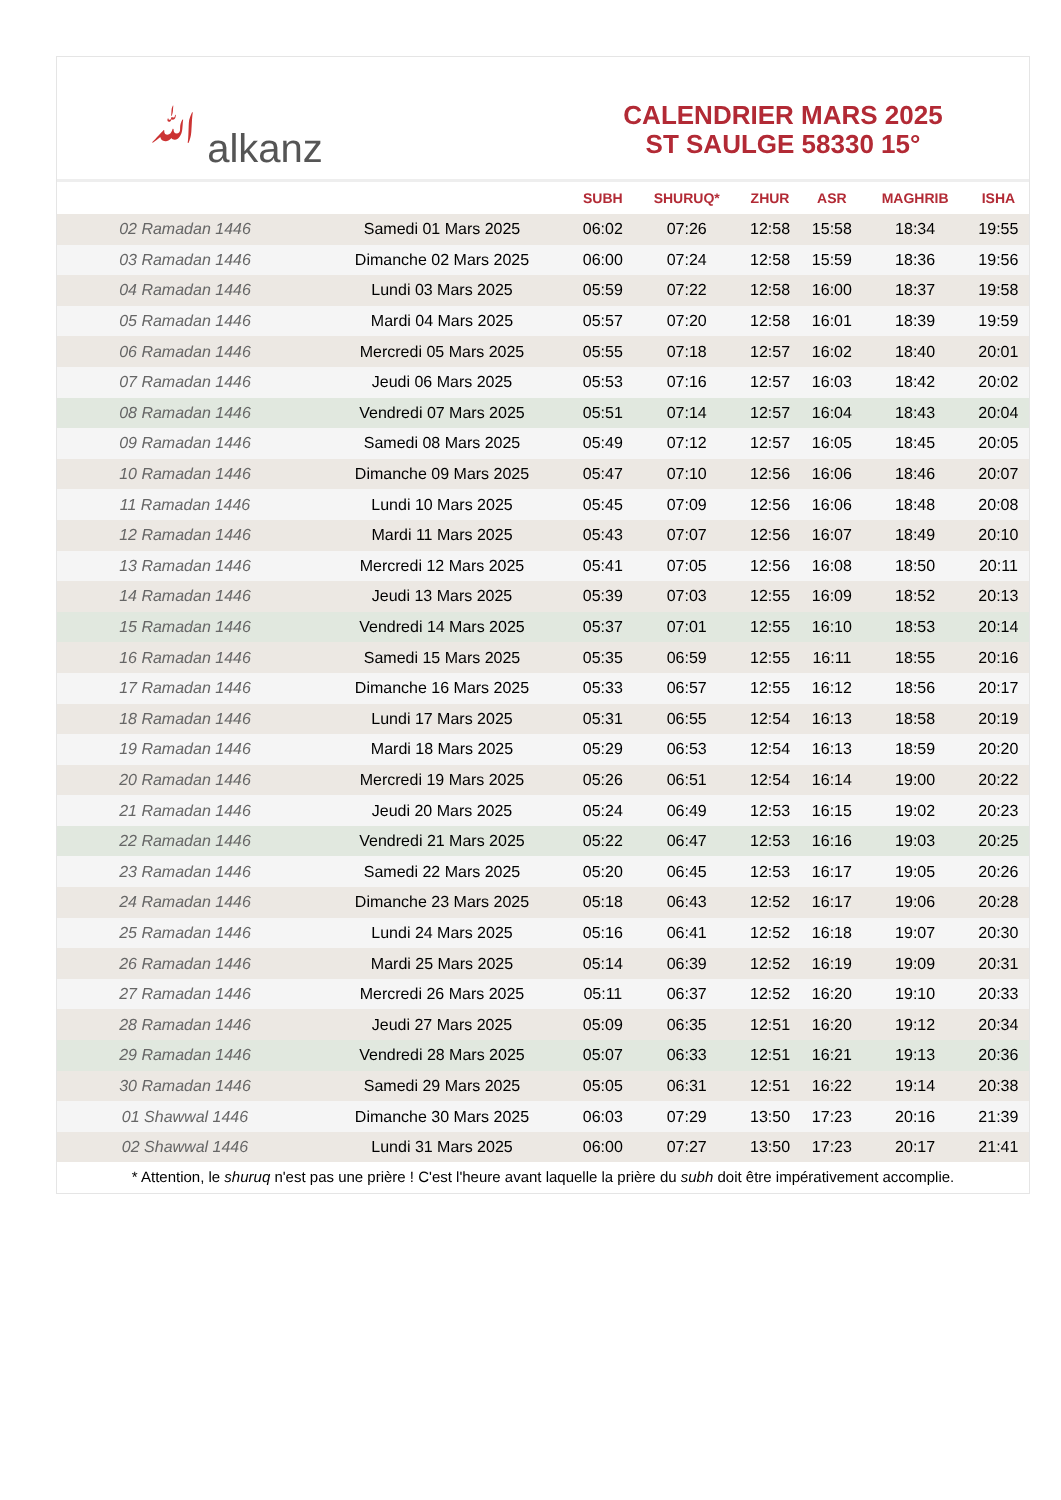ﷲ alkanz
CALENDRIER MARS 2025
ST SAULGE 58330 15°
| | | SUBH | SHURUQ* | ZHUR | ASR | MAGHRIB | ISHA |
| --- | --- | --- | --- | --- | --- | --- | --- |
| 02 Ramadan 1446 | Samedi 01 Mars 2025 | 06:02 | 07:26 | 12:58 | 15:58 | 18:34 | 19:55 |
| 03 Ramadan 1446 | Dimanche 02 Mars 2025 | 06:00 | 07:24 | 12:58 | 15:59 | 18:36 | 19:56 |
| 04 Ramadan 1446 | Lundi 03 Mars 2025 | 05:59 | 07:22 | 12:58 | 16:00 | 18:37 | 19:58 |
| 05 Ramadan 1446 | Mardi 04 Mars 2025 | 05:57 | 07:20 | 12:58 | 16:01 | 18:39 | 19:59 |
| 06 Ramadan 1446 | Mercredi 05 Mars 2025 | 05:55 | 07:18 | 12:57 | 16:02 | 18:40 | 20:01 |
| 07 Ramadan 1446 | Jeudi 06 Mars 2025 | 05:53 | 07:16 | 12:57 | 16:03 | 18:42 | 20:02 |
| 08 Ramadan 1446 | Vendredi 07 Mars 2025 | 05:51 | 07:14 | 12:57 | 16:04 | 18:43 | 20:04 |
| 09 Ramadan 1446 | Samedi 08 Mars 2025 | 05:49 | 07:12 | 12:57 | 16:05 | 18:45 | 20:05 |
| 10 Ramadan 1446 | Dimanche 09 Mars 2025 | 05:47 | 07:10 | 12:56 | 16:06 | 18:46 | 20:07 |
| 11 Ramadan 1446 | Lundi 10 Mars 2025 | 05:45 | 07:09 | 12:56 | 16:06 | 18:48 | 20:08 |
| 12 Ramadan 1446 | Mardi 11 Mars 2025 | 05:43 | 07:07 | 12:56 | 16:07 | 18:49 | 20:10 |
| 13 Ramadan 1446 | Mercredi 12 Mars 2025 | 05:41 | 07:05 | 12:56 | 16:08 | 18:50 | 20:11 |
| 14 Ramadan 1446 | Jeudi 13 Mars 2025 | 05:39 | 07:03 | 12:55 | 16:09 | 18:52 | 20:13 |
| 15 Ramadan 1446 | Vendredi 14 Mars 2025 | 05:37 | 07:01 | 12:55 | 16:10 | 18:53 | 20:14 |
| 16 Ramadan 1446 | Samedi 15 Mars 2025 | 05:35 | 06:59 | 12:55 | 16:11 | 18:55 | 20:16 |
| 17 Ramadan 1446 | Dimanche 16 Mars 2025 | 05:33 | 06:57 | 12:55 | 16:12 | 18:56 | 20:17 |
| 18 Ramadan 1446 | Lundi 17 Mars 2025 | 05:31 | 06:55 | 12:54 | 16:13 | 18:58 | 20:19 |
| 19 Ramadan 1446 | Mardi 18 Mars 2025 | 05:29 | 06:53 | 12:54 | 16:13 | 18:59 | 20:20 |
| 20 Ramadan 1446 | Mercredi 19 Mars 2025 | 05:26 | 06:51 | 12:54 | 16:14 | 19:00 | 20:22 |
| 21 Ramadan 1446 | Jeudi 20 Mars 2025 | 05:24 | 06:49 | 12:53 | 16:15 | 19:02 | 20:23 |
| 22 Ramadan 1446 | Vendredi 21 Mars 2025 | 05:22 | 06:47 | 12:53 | 16:16 | 19:03 | 20:25 |
| 23 Ramadan 1446 | Samedi 22 Mars 2025 | 05:20 | 06:45 | 12:53 | 16:17 | 19:05 | 20:26 |
| 24 Ramadan 1446 | Dimanche 23 Mars 2025 | 05:18 | 06:43 | 12:52 | 16:17 | 19:06 | 20:28 |
| 25 Ramadan 1446 | Lundi 24 Mars 2025 | 05:16 | 06:41 | 12:52 | 16:18 | 19:07 | 20:30 |
| 26 Ramadan 1446 | Mardi 25 Mars 2025 | 05:14 | 06:39 | 12:52 | 16:19 | 19:09 | 20:31 |
| 27 Ramadan 1446 | Mercredi 26 Mars 2025 | 05:11 | 06:37 | 12:52 | 16:20 | 19:10 | 20:33 |
| 28 Ramadan 1446 | Jeudi 27 Mars 2025 | 05:09 | 06:35 | 12:51 | 16:20 | 19:12 | 20:34 |
| 29 Ramadan 1446 | Vendredi 28 Mars 2025 | 05:07 | 06:33 | 12:51 | 16:21 | 19:13 | 20:36 |
| 30 Ramadan 1446 | Samedi 29 Mars 2025 | 05:05 | 06:31 | 12:51 | 16:22 | 19:14 | 20:38 |
| 01 Shawwal 1446 | Dimanche 30 Mars 2025 | 06:03 | 07:29 | 13:50 | 17:23 | 20:16 | 21:39 |
| 02 Shawwal 1446 | Lundi 31 Mars 2025 | 06:00 | 07:27 | 13:50 | 17:23 | 20:17 | 21:41 |
* Attention, le shuruq n'est pas une prière ! C'est l'heure avant laquelle la prière du subh doit être impérativement accomplie.